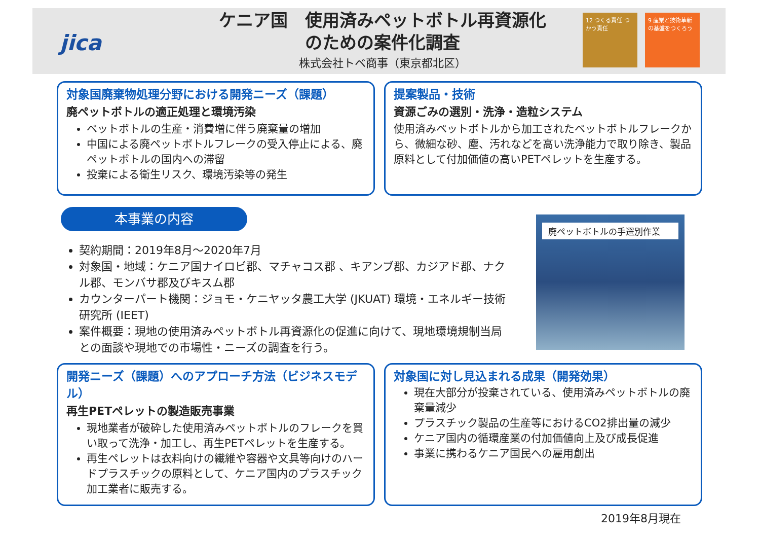jica
ケニア国　使用済みペットボトル再資源化
のための案件化調査
株式会社トベ商事（東京都北区）
12 つくる責任 つかう責任
9 産業と技術革新の基盤をつくろう
対象国廃棄物処理分野における開発ニーズ（課題）
廃ペットボトルの適正処理と環境汚染
ペットボトルの生産・消費増に伴う廃棄量の増加
中国による廃ペットボトルフレークの受入停止による、廃ペットボトルの国内への滞留
投棄による衛生リスク、環境汚染等の発生
提案製品・技術
資源ごみの選別・洗浄・造粒システム
使用済みペットボトルから加工されたペットボトルフレークから、微細な砂、塵、汚れなどを高い洗浄能力で取り除き、製品原料として付加価値の高いPETペレットを生産する。
本事業の内容
契約期間：2019年8月～2020年7月
対象国・地域：ケニア国ナイロビ郡、マチャコス郡 、キアンブ郡、カジアド郡、ナクル郡、モンバサ郡及びキスム郡
カウンターパート機関：ジョモ・ケニヤッタ農工大学 (JKUAT) 環境・エネルギー技術研究所 (IEET)
案件概要：現地の使用済みペットボトル再資源化の促進に向けて、現地環境規制当局との面談や現地での市場性・ニーズの調査を行う。
廃ペットボトルの手選別作業
開発ニーズ（課題）へのアプローチ方法（ビジネスモデル）
再生PETペレットの製造販売事業
現地業者が破砕した使用済みペットボトルのフレークを買い取って洗浄・加工し、再生PETペレットを生産する。
再生ペレットは衣料向けの繊維や容器や文具等向けのハードプラスチックの原料として、ケニア国内のプラスチック加工業者に販売する。
対象国に対し見込まれる成果（開発効果）
現在大部分が投棄されている、使用済みペットボトルの廃棄量減少
プラスチック製品の生産等におけるCO2排出量の減少
ケニア国内の循環産業の付加価値向上及び成長促進
事業に携わるケニア国民への雇用創出
2019年8月現在